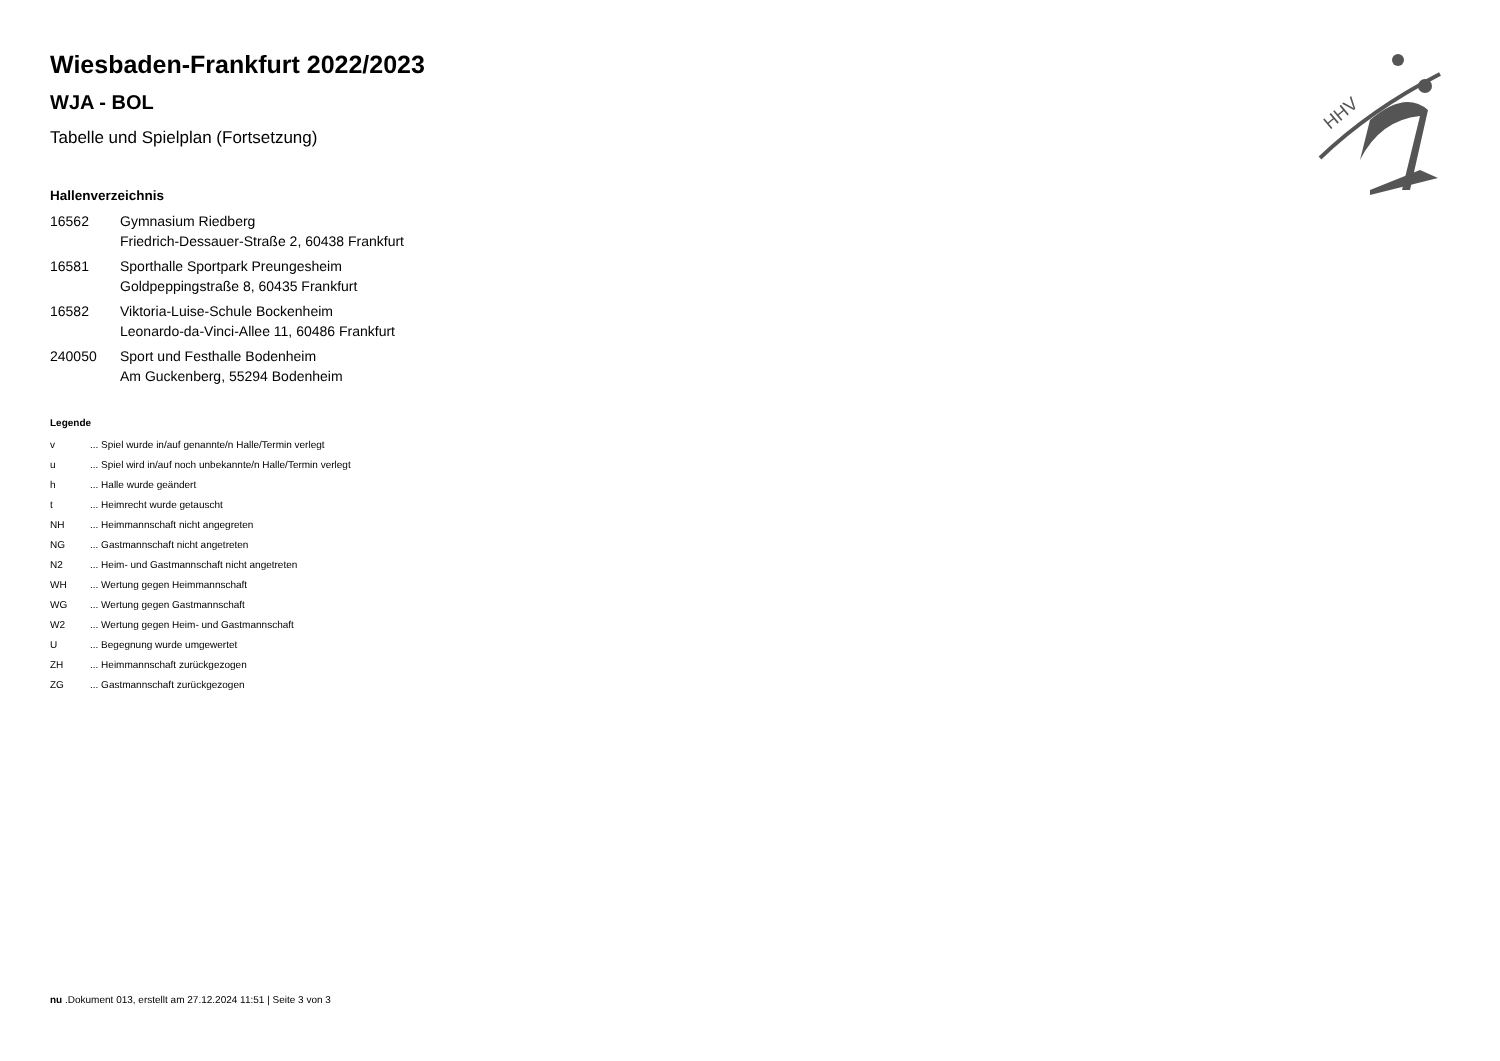HHV
Wiesbaden-Frankfurt 2022/2023
WJA - BOL
Tabelle und Spielplan (Fortsetzung)
Hallenverzeichnis
| 16562 | Gymnasium Riedberg Friedrich-Dessauer-Straße 2, 60438 Frankfurt |
| 16581 | Sporthalle Sportpark Preungesheim Goldpeppingstraße 8, 60435 Frankfurt |
| 16582 | Viktoria-Luise-Schule Bockenheim Leonardo-da-Vinci-Allee 11, 60486 Frankfurt |
| 240050 | Sport und Festhalle Bodenheim Am Guckenberg, 55294 Bodenheim |
Legende
| v | ... Spiel wurde in/auf genannte/n Halle/Termin verlegt |
| u | ... Spiel wird in/auf noch unbekannte/n Halle/Termin verlegt |
| h | ... Halle wurde geändert |
| t | ... Heimrecht wurde getauscht |
| NH | ... Heimmannschaft nicht angegreten |
| NG | ... Gastmannschaft nicht angetreten |
| N2 | ... Heim- und Gastmannschaft nicht angetreten |
| WH | ... Wertung gegen Heimmannschaft |
| WG | ... Wertung gegen Gastmannschaft |
| W2 | ... Wertung gegen Heim- und Gastmannschaft |
| U | ... Begegnung wurde umgewertet |
| ZH | ... Heimmannschaft zurückgezogen |
| ZG | ... Gastmannschaft zurückgezogen |
nu .Dokument 013, erstellt am 27.12.2024 11:51 | Seite 3 von 3